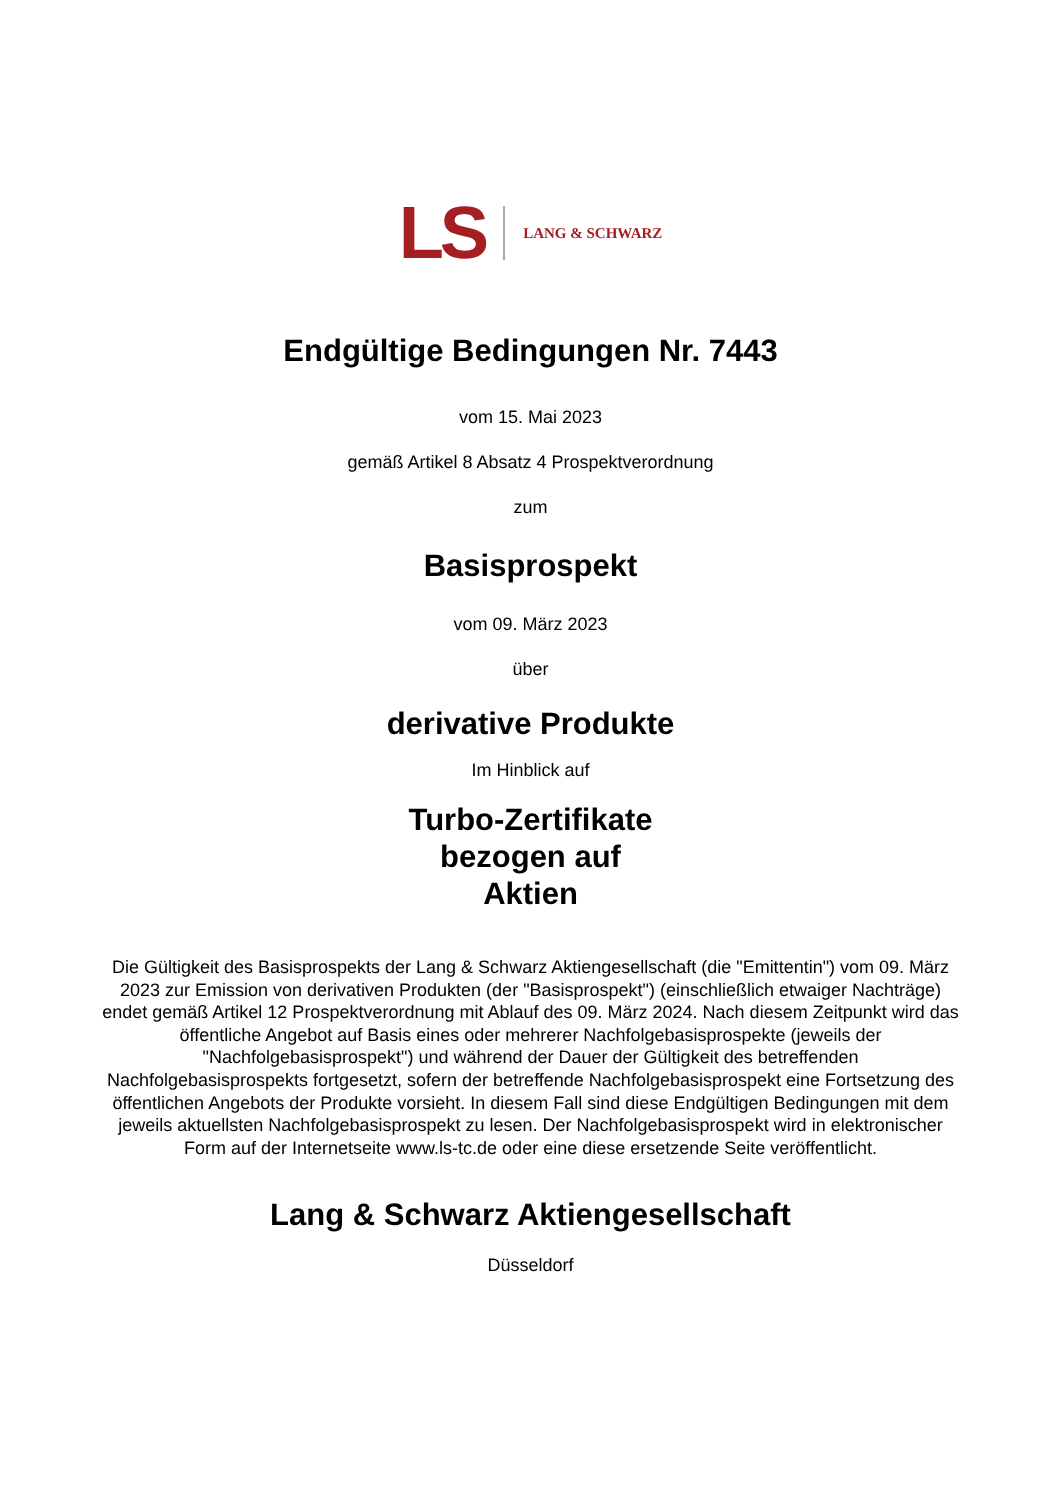LS LANG & SCHWARZ
Endgültige Bedingungen Nr. 7443
vom 15. Mai 2023
gemäß Artikel 8 Absatz 4 Prospektverordnung
zum
Basisprospekt
vom 09. März 2023
über
derivative Produkte
Im Hinblick auf
Turbo-Zertifikate
bezogen auf
Aktien
Die Gültigkeit des Basisprospekts der Lang & Schwarz Aktiengesellschaft (die "Emittentin") vom 09. März 2023 zur Emission von derivativen Produkten (der "Basisprospekt") (einschließlich etwaiger Nachträge) endet gemäß Artikel 12 Prospektverordnung mit Ablauf des 09. März 2024. Nach diesem Zeitpunkt wird das öffentliche Angebot auf Basis eines oder mehrerer Nachfolgebasisprospekte (jeweils der "Nachfolgebasisprospekt") und während der Dauer der Gültigkeit des betreffenden Nachfolgebasisprospekts fortgesetzt, sofern der betreffende Nachfolgebasisprospekt eine Fortsetzung des öffentlichen Angebots der Produkte vorsieht. In diesem Fall sind diese Endgültigen Bedingungen mit dem jeweils aktuellsten Nachfolgebasisprospekt zu lesen. Der Nachfolgebasisprospekt wird in elektronischer Form auf der Internetseite www.ls-tc.de oder eine diese ersetzende Seite veröffentlicht.
Lang & Schwarz Aktiengesellschaft
Düsseldorf